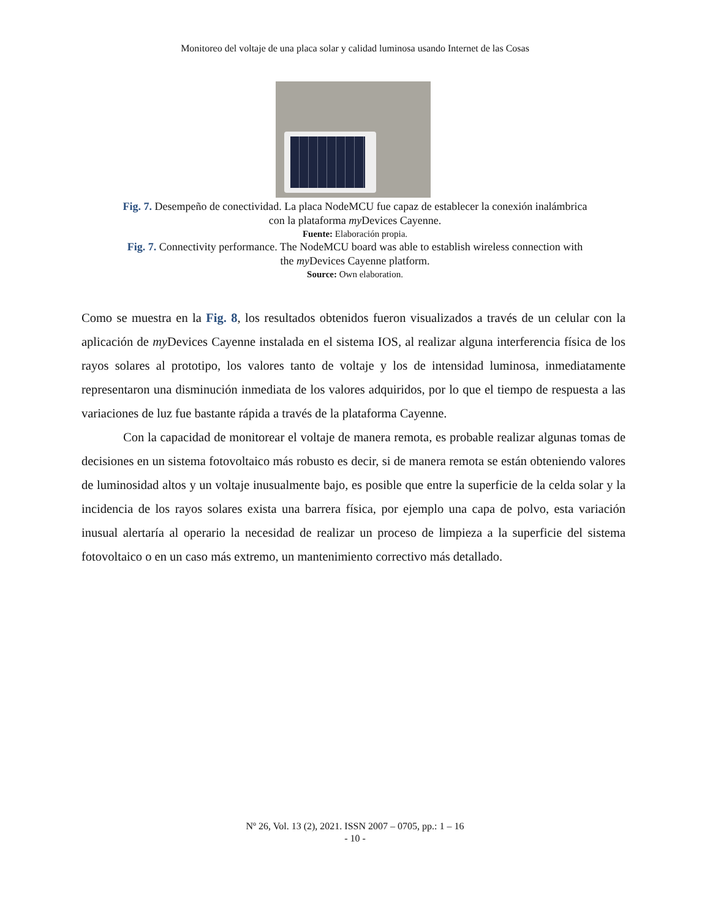Monitoreo del voltaje de una placa solar y calidad luminosa usando Internet de las Cosas
Fig. 7. Desempeño de conectividad. La placa NodeMCU fue capaz de establecer la conexión inalámbrica
con la plataforma my Devices Cayenne.
Fuente: Elaboración propia.
Fig. 7. Connectivity performance. The NodeMCU board was able to establish wireless connection with
the my Devices Cayenne platform.
Source: Own elaboration.
Como se muestra en la Fig. 8, los resultados obtenidos fueron visualizados a través de un celular con la aplicación de my Devices Cayenne instalada en el sistema IOS, al realizar alguna interferencia física de los rayos solares al prototipo, los valores tanto de voltaje y los de intensidad luminosa, inmediatamente representaron una disminución inmediata de los valores adquiridos, por lo que el tiempo de respuesta a las variaciones de luz fue bastante rápida a través de la plataforma Cayenne.
Con la capacidad de monitorear el voltaje de manera remota, es probable realizar algunas tomas de decisiones en un sistema fotovoltaico más robusto es decir, si de manera remota se están obteniendo valores de luminosidad altos y un voltaje inusualmente bajo, es posible que entre la superficie de la celda solar y la incidencia de los rayos solares exista una barrera física, por ejemplo una capa de polvo, esta variación inusual alertaría al operario la necesidad de realizar un proceso de limpieza a la superficie del sistema fotovoltaico o en un caso más extremo, un mantenimiento correctivo más detallado.
Nº 26, Vol. 13 (2), 2021. ISSN 2007 – 0705, pp.: 1 – 16
- 10 -